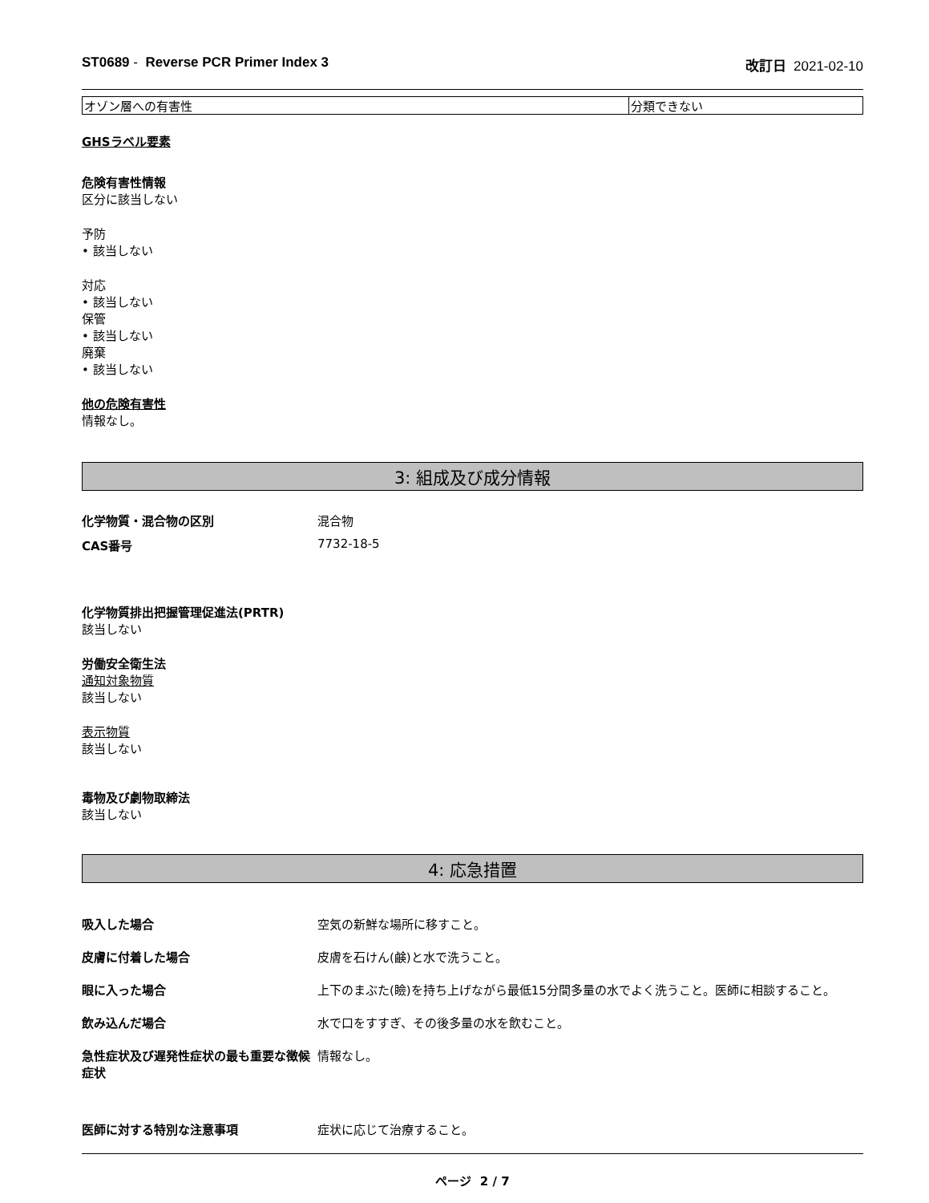ST0689 - Reverse PCR Primer Index 3 改訂日 2021-02-10
| オゾン層への有害性 | 分類できない |
GHSラベル要素
危険有害性情報
区分に該当しない
予防
• 該当しない
対応
• 該当しない
保管
• 該当しない
廃棄
• 該当しない
他の危険有害性
情報なし。
3: 組成及び成分情報
化学物質・混合物の区別 混合物
CAS番号 7732-18-5
化学物質排出把握管理促進法(PRTR)
該当しない
労働安全衛生法
通知対象物質
該当しない
表示物質
該当しない
毒物及び劇物取締法
該当しない
4: 応急措置
吸入した場合 空気の新鮮な場所に移すこと。
皮膚に付着した場合 皮膚を石けん(鹸)と水で洗うこと。
眼に入った場合 上下のまぶた(瞼)を持ち上げながら最低15分間多量の水でよく洗うこと。医師に相談すること。
飲み込んだ場合 水で口をすすぎ、その後多量の水を飲むこと。
急性症状及び遅発性症状の最も重要な徴候症状 情報なし。
医師に対する特別な注意事項 症状に応じて治療すること。
ページ 2 / 7